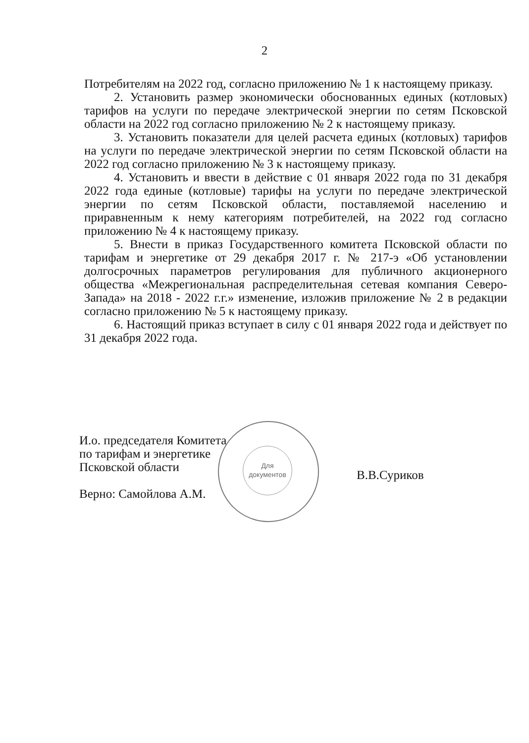2
Потребителям на 2022 год, согласно приложению № 1 к настоящему приказу.
2. Установить размер экономически обоснованных единых (котловых) тарифов на услуги по передаче электрической энергии по сетям Псковской области на 2022 год согласно приложению № 2 к настоящему приказу.
3. Установить показатели для целей расчета единых (котловых) тарифов на услуги по передаче электрической энергии по сетям Псковской области на 2022 год согласно приложению № 3 к настоящему приказу.
4. Установить и ввести в действие с 01 января 2022 года по 31 декабря 2022 года единые (котловые) тарифы на услуги по передаче электрической энергии по сетям Псковской области, поставляемой населению и приравненным к нему категориям потребителей, на 2022 год согласно приложению № 4 к настоящему приказу.
5. Внести в приказ Государственного комитета Псковской области по тарифам и энергетике от 29 декабря 2017 г. № 217-э «Об установлении долгосрочных параметров регулирования для публичного акционерного общества «Межрегиональная распределительная сетевая компания Северо-Запада» на 2018 - 2022 г.г.» изменение, изложив приложение № 2 в редакции согласно приложению № 5 к настоящему приказу.
6. Настоящий приказ вступает в силу с 01 января 2022 года и действует по 31 декабря 2022 года.
И.о. председателя Комитета
по тарифам и энергетике
Псковской области
Верно: Самойлова А.М.
В.В.Суриков
Для
документов